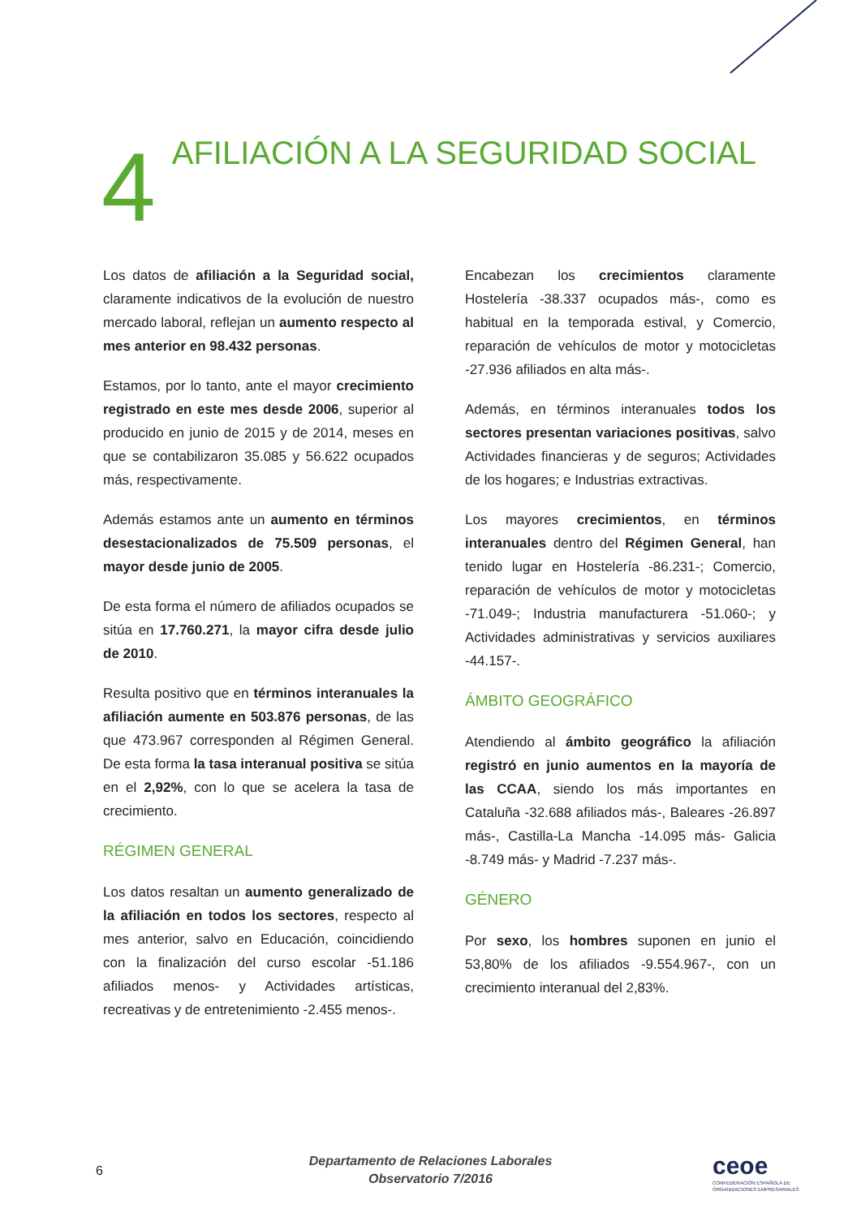4
AFILIACIÓN A LA SEGURIDAD SOCIAL
Los datos de afiliación a la Seguridad social, claramente indicativos de la evolución de nuestro mercado laboral, reflejan un aumento respecto al mes anterior en 98.432 personas.
Estamos, por lo tanto, ante el mayor crecimiento registrado en este mes desde 2006, superior al producido en junio de 2015 y de 2014, meses en que se contabilizaron 35.085 y 56.622 ocupados más, respectivamente.
Además estamos ante un aumento en términos desestacionalizados de 75.509 personas, el mayor desde junio de 2005.
De esta forma el número de afiliados ocupados se sitúa en 17.760.271, la mayor cifra desde julio de 2010.
Resulta positivo que en términos interanuales la afiliación aumente en 503.876 personas, de las que 473.967 corresponden al Régimen General. De esta forma la tasa interanual positiva se sitúa en el 2,92%, con lo que se acelera la tasa de crecimiento.
RÉGIMEN GENERAL
Los datos resaltan un aumento generalizado de la afiliación en todos los sectores, respecto al mes anterior, salvo en Educación, coincidiendo con la finalización del curso escolar -51.186 afiliados menos- y Actividades artísticas, recreativas y de entretenimiento -2.455 menos-.
Encabezan los crecimientos claramente Hostelería -38.337 ocupados más-, como es habitual en la temporada estival, y Comercio, reparación de vehículos de motor y motocicletas -27.936 afiliados en alta más-.
Además, en términos interanuales todos los sectores presentan variaciones positivas, salvo Actividades financieras y de seguros; Actividades de los hogares; e Industrias extractivas.
Los mayores crecimientos, en términos interanuales dentro del Régimen General, han tenido lugar en Hostelería -86.231-; Comercio, reparación de vehículos de motor y motocicletas -71.049-; Industria manufacturera -51.060-; y Actividades administrativas y servicios auxiliares -44.157-.
ÁMBITO GEOGRÁFICO
Atendiendo al ámbito geográfico la afiliación registró en junio aumentos en la mayoría de las CCAA, siendo los más importantes en Cataluña -32.688 afiliados más-, Baleares -26.897 más-, Castilla-La Mancha -14.095 más- Galicia -8.749 más- y Madrid -7.237 más-.
GÉNERO
Por sexo, los hombres suponen en junio el 53,80% de los afiliados -9.554.967-, con un crecimiento interanual del 2,83%.
6
Departamento de Relaciones Laborales
Observatorio 7/2016
ceoe
CONFEDERACIÓN ESPAÑOLA DE
ORGANIZACIONES EMPRESARIALES